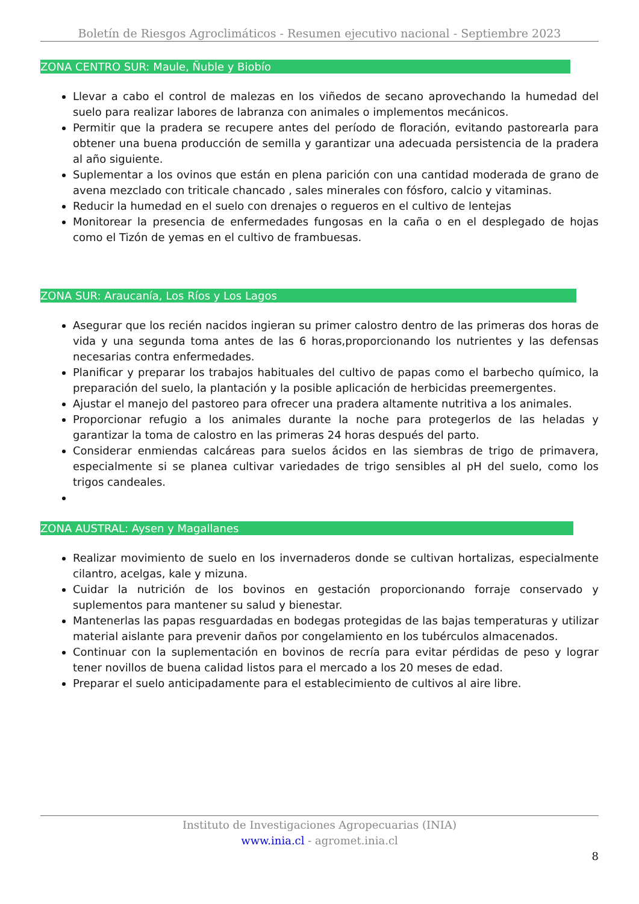Boletín de Riesgos Agroclimáticos - Resumen ejecutivo nacional - Septiembre 2023
ZONA CENTRO SUR: Maule, Ñuble y Biobío
Llevar a cabo el control de malezas en los viñedos de secano aprovechando la humedad del suelo para realizar labores de labranza con animales o implementos mecánicos.
Permitir que la pradera se recupere antes del período de floración, evitando pastorearla para obtener una buena producción de semilla y garantizar una adecuada persistencia de la pradera al año siguiente.
Suplementar a los ovinos que están en plena parición con una cantidad moderada de grano de avena mezclado con triticale chancado , sales minerales con fósforo, calcio y vitaminas.
Reducir la humedad en el suelo con drenajes o regueros en el cultivo de lentejas
Monitorear la presencia de enfermedades fungosas en la caña o en el desplegado de hojas como el Tizón de yemas en el cultivo de frambuesas.
ZONA SUR: Araucanía, Los Ríos y Los Lagos
Asegurar que los recién nacidos ingieran su primer calostro dentro de las primeras dos horas de vida y una segunda toma antes de las 6 horas,proporcionando los nutrientes y las defensas necesarias contra enfermedades.
Planificar y preparar los trabajos habituales del cultivo de papas como el barbecho químico, la preparación del suelo, la plantación y la posible aplicación de herbicidas preemergentes.
Ajustar el manejo del pastoreo para ofrecer una pradera altamente nutritiva a los animales.
Proporcionar refugio a los animales durante la noche para protegerlos de las heladas y garantizar la toma de calostro en las primeras 24 horas después del parto.
Considerar enmiendas calcáreas para suelos ácidos en las siembras de trigo de primavera, especialmente si se planea cultivar variedades de trigo sensibles al pH del suelo, como los trigos candeales.
ZONA AUSTRAL: Aysen y Magallanes
Realizar movimiento de suelo en los invernaderos donde se cultivan hortalizas, especialmente cilantro, acelgas, kale y mizuna.
Cuidar la nutrición de los bovinos en gestación proporcionando forraje conservado y suplementos para mantener su salud y bienestar.
Mantenerlas las papas resguardadas en bodegas protegidas de las bajas temperaturas y utilizar material aislante para prevenir daños por congelamiento en los tubérculos almacenados.
Continuar con la suplementación en bovinos de recría para evitar pérdidas de peso y lograr tener novillos de buena calidad listos para el mercado a los 20 meses de edad.
Preparar el suelo anticipadamente para el establecimiento de cultivos al aire libre.
Instituto de Investigaciones Agropecuarias (INIA)
www.inia.cl - agromet.inia.cl
8